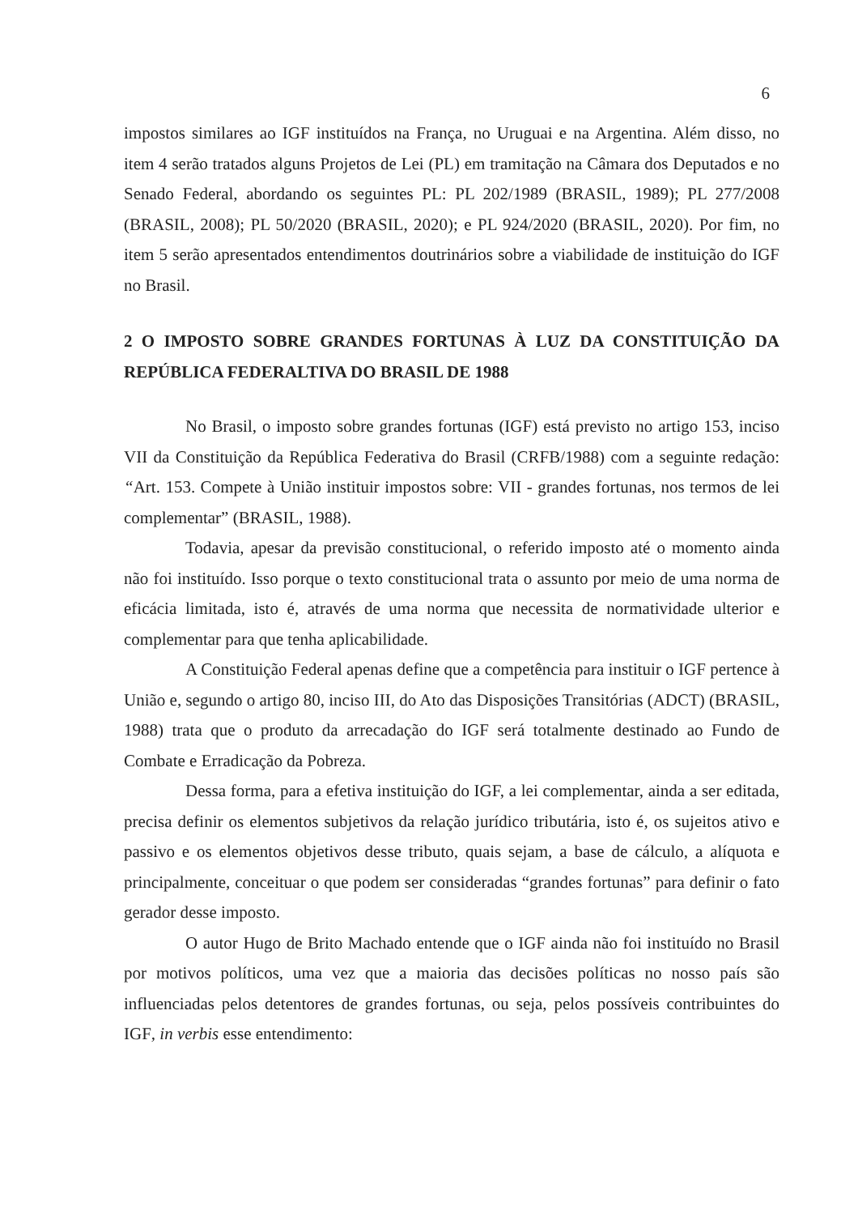6
impostos similares ao IGF instituídos na França, no Uruguai e na Argentina. Além disso, no item 4 serão tratados alguns Projetos de Lei (PL) em tramitação na Câmara dos Deputados e no Senado Federal, abordando os seguintes PL: PL 202/1989 (BRASIL, 1989); PL 277/2008 (BRASIL, 2008); PL 50/2020 (BRASIL, 2020); e PL 924/2020 (BRASIL, 2020). Por fim, no item 5 serão apresentados entendimentos doutrinários sobre a viabilidade de instituição do IGF no Brasil.
2 O IMPOSTO SOBRE GRANDES FORTUNAS À LUZ DA CONSTITUIÇÃO DA REPÚBLICA FEDERALTIVA DO BRASIL DE 1988
No Brasil, o imposto sobre grandes fortunas (IGF) está previsto no artigo 153, inciso VII da Constituição da República Federativa do Brasil (CRFB/1988) com a seguinte redação: “Art. 153. Compete à União instituir impostos sobre: VII - grandes fortunas, nos termos de lei complementar” (BRASIL, 1988).
Todavia, apesar da previsão constitucional, o referido imposto até o momento ainda não foi instituído. Isso porque o texto constitucional trata o assunto por meio de uma norma de eficácia limitada, isto é, através de uma norma que necessita de normatividade ulterior e complementar para que tenha aplicabilidade.
A Constituição Federal apenas define que a competência para instituir o IGF pertence à União e, segundo o artigo 80, inciso III, do Ato das Disposições Transitórias (ADCT) (BRASIL, 1988) trata que o produto da arrecadação do IGF será totalmente destinado ao Fundo de Combate e Erradicação da Pobreza.
Dessa forma, para a efetiva instituição do IGF, a lei complementar, ainda a ser editada, precisa definir os elementos subjetivos da relação jurídico tributária, isto é, os sujeitos ativo e passivo e os elementos objetivos desse tributo, quais sejam, a base de cálculo, a alíquota e principalmente, conceituar o que podem ser consideradas “grandes fortunas” para definir o fato gerador desse imposto.
O autor Hugo de Brito Machado entende que o IGF ainda não foi instituído no Brasil por motivos políticos, uma vez que a maioria das decisões políticas no nosso país são influenciadas pelos detentores de grandes fortunas, ou seja, pelos possíveis contribuintes do IGF, in verbis esse entendimento: